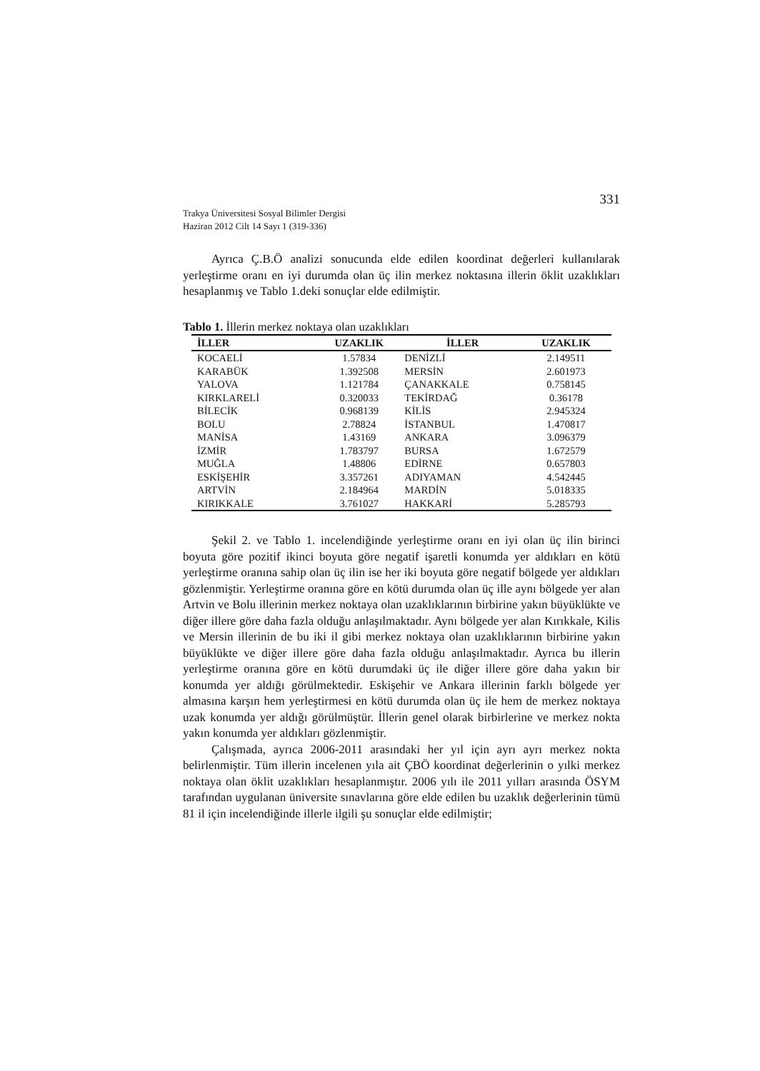331
Trakya Üniversitesi Sosyal Bilimler Dergisi
Haziran 2012 Cilt 14 Sayı 1 (319-336)
Ayrıca Ç.B.Ö analizi sonucunda elde edilen koordinat değerleri kullanılarak yerleştirme oranı en iyi durumda olan üç ilin merkez noktasına illerin öklit uzaklıkları hesaplanmış ve Tablo 1.deki sonuçlar elde edilmiştir.
Tablo 1. İllerin merkez noktaya olan uzaklıkları
| İLLER | UZAKLIK | İLLER | UZAKLIK |
| --- | --- | --- | --- |
| KOCAELİ | 1.57834 | DENİZLİ | 2.149511 |
| KARABÜK | 1.392508 | MERSİN | 2.601973 |
| YALOVA | 1.121784 | ÇANAKKALE | 0.758145 |
| KIRKLARELİ | 0.320033 | TEKİRDAĞ | 0.36178 |
| BİLECİK | 0.968139 | KİLİS | 2.945324 |
| BOLU | 2.78824 | İSTANBUL | 1.470817 |
| MANİSA | 1.43169 | ANKARA | 3.096379 |
| İZMİR | 1.783797 | BURSA | 1.672579 |
| MUĞLA | 1.48806 | EDİRNE | 0.657803 |
| ESKİŞEHİR | 3.357261 | ADIYAMAN | 4.542445 |
| ARTVİN | 2.184964 | MARDİN | 5.018335 |
| KIRIKKALE | 3.761027 | HAKKARİ | 5.285793 |
Şekil 2. ve Tablo 1. incelendiğinde yerleştirme oranı en iyi olan üç ilin birinci boyuta göre pozitif ikinci boyuta göre negatif işaretli konumda yer aldıkları en kötü yerleştirme oranına sahip olan üç ilin ise her iki boyuta göre negatif bölgede yer aldıkları gözlenmiştir. Yerleştirme oranına göre en kötü durumda olan üç ille aynı bölgede yer alan Artvin ve Bolu illerinin merkez noktaya olan uzaklıklarının birbirine yakın büyüklükte ve diğer illere göre daha fazla olduğu anlaşılmaktadır. Aynı bölgede yer alan Kırıkkale, Kilis ve Mersin illerinin de bu iki il gibi merkez noktaya olan uzaklıklarının birbirine yakın büyüklükte ve diğer illere göre daha fazla olduğu anlaşılmaktadır. Ayrıca bu illerin yerleştirme oranına göre en kötü durumdaki üç ile diğer illere göre daha yakın bir konumda yer aldığı görülmektedir. Eskişehir ve Ankara illerinin farklı bölgede yer almasına karşın hem yerleştirmesi en kötü durumda olan üç ile hem de merkez noktaya uzak konumda yer aldığı görülmüştür. İllerin genel olarak birbirlerine ve merkez nokta yakın konumda yer aldıkları gözlenmiştir.
Çalışmada, ayrıca 2006-2011 arasındaki her yıl için ayrı ayrı merkez nokta belirlenmiştir. Tüm illerin incelenen yıla ait ÇBÖ koordinat değerlerinin o yılki merkez noktaya olan öklit uzaklıkları hesaplanmıştır. 2006 yılı ile 2011 yılları arasında ÖSYM tarafından uygulanan üniversite sınavlarına göre elde edilen bu uzaklık değerlerinin tümü 81 il için incelendiğinde illerle ilgili şu sonuçlar elde edilmiştir;